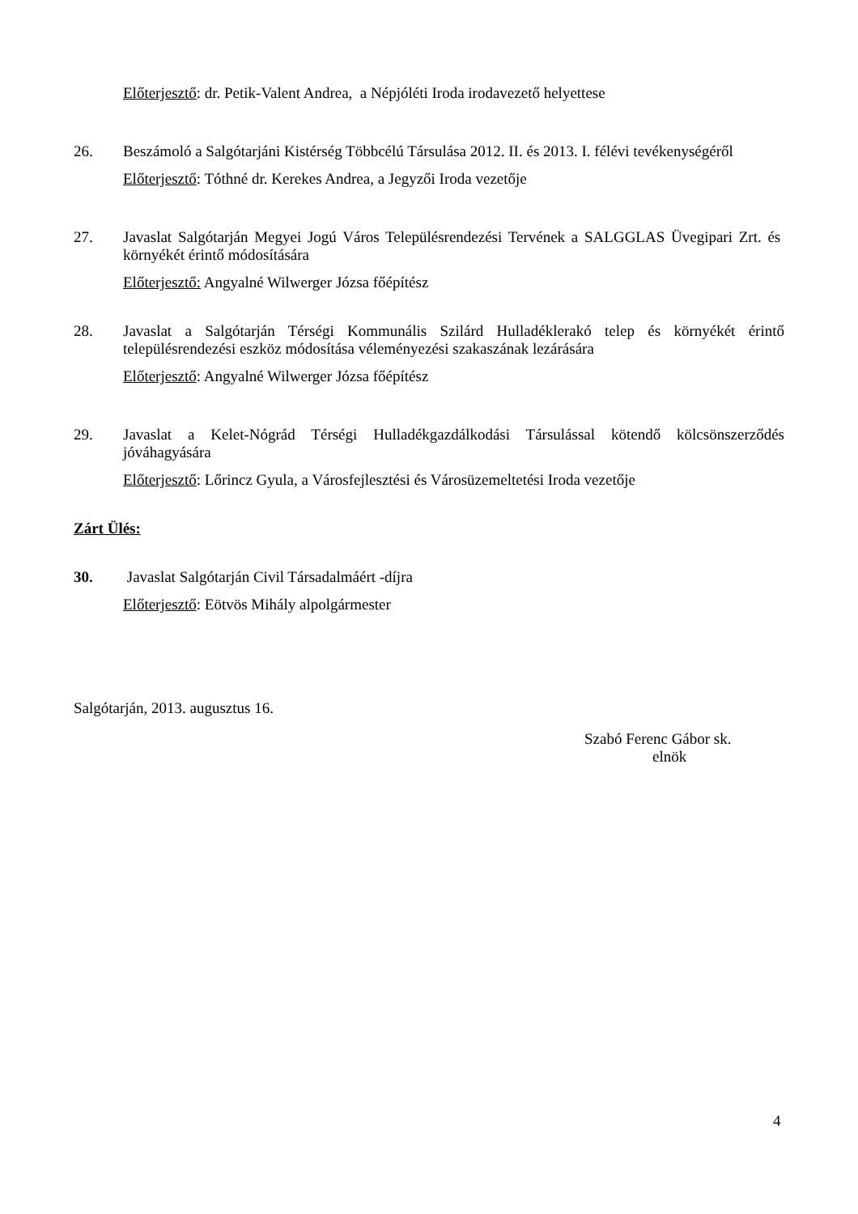Előterjesztő: dr. Petik-Valent Andrea, a Népjóléti Iroda irodavezető helyettese
26. Beszámoló a Salgótarjáni Kistérség Többcélú Társulása 2012. II. és 2013. I. félévi tevékenységéről
Előterjesztő: Tóthné dr. Kerekes Andrea, a Jegyzői Iroda vezetője
27. Javaslat Salgótarján Megyei Jogú Város Településrendezési Tervének a SALGGLAS Üvegipari Zrt. és környékét érintő módosítására
Előterjesztő: Angyalné Wilwerger Józsa főépítész
28. Javaslat a Salgótarján Térségi Kommunális Szilárd Hulladéklerakó telep és környékét érintő településrendezési eszköz módosítása véleményezési szakaszának lezárására
Előterjesztő: Angyalné Wilwerger Józsa főépítész
29. Javaslat a Kelet-Nógrád Térségi Hulladékgazdálkodási Társulással kötendő kölcsönszerződés jóváhagyására
Előterjesztő: Lőrincz Gyula, a Városfejlesztési és Városüzemeltetési Iroda vezetője
Zárt Ülés:
30. Javaslat Salgótarján Civil Társadalmáért -díjra
Előterjesztő: Eötvös Mihály alpolgármester
Salgótarján, 2013. augusztus 16.
Szabó Ferenc Gábor sk.
elnök
4